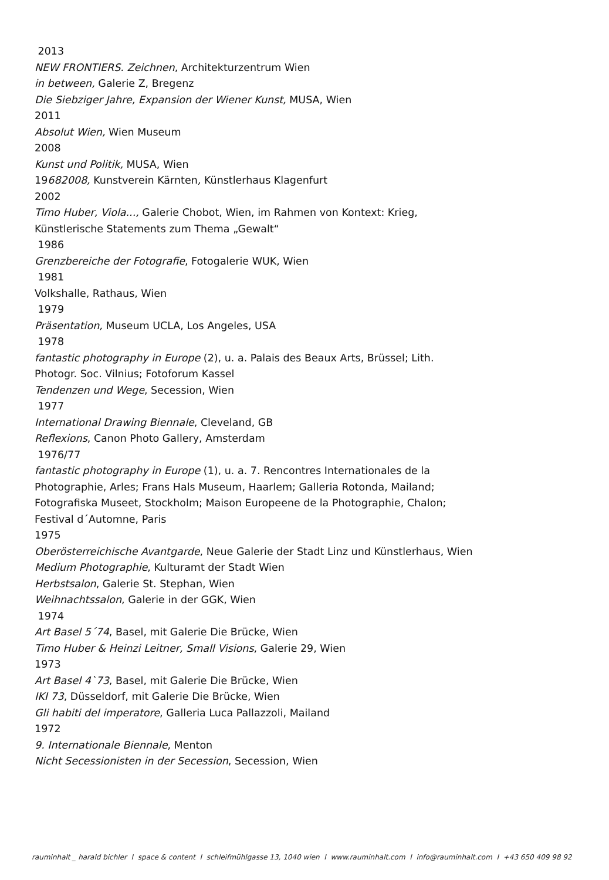2013
NEW FRONTIERS. Zeichnen, Architekturzentrum Wien
in between, Galerie Z, Bregenz
Die Siebziger Jahre, Expansion der Wiener Kunst, MUSA, Wien
2011
Absolut Wien, Wien Museum
2008
Kunst und Politik, MUSA, Wien
19682008, Kunstverein Kärnten, Künstlerhaus Klagenfurt
2002
Timo Huber, Viola..., Galerie Chobot, Wien, im Rahmen von Kontext: Krieg,
Künstlerische Statements zum Thema „Gewalt“
1986
Grenzbereiche der Fotografie, Fotogalerie WUK, Wien
1981
Volkshalle, Rathaus, Wien
1979
Präsentation, Museum UCLA, Los Angeles, USA
1978
fantastic photography in Europe (2), u. a. Palais des Beaux Arts, Brüssel; Lith.
Photogr. Soc. Vilnius; Fotoforum Kassel
Tendenzen und Wege, Secession, Wien
1977
International Drawing Biennale, Cleveland, GB
Reflexions, Canon Photo Gallery, Amsterdam
1976/77
fantastic photography in Europe (1), u. a. 7. Rencontres Internationales de la
Photographie, Arles; Frans Hals Museum, Haarlem; Galleria Rotonda, Mailand;
Fotografiska Museet, Stockholm; Maison Europeene de la Photographie, Chalon;
Festival d´Automne, Paris
1975
Oberösterreichische Avantgarde, Neue Galerie der Stadt Linz und Künstlerhaus, Wien
Medium Photographie, Kulturamt der Stadt Wien
Herbstsalon, Galerie St. Stephan, Wien
Weihnachtssalon, Galerie in der GGK, Wien
1974
Art Basel 5´74, Basel, mit Galerie Die Brücke, Wien
Timo Huber & Heinzi Leitner, Small Visions, Galerie 29, Wien
1973
Art Basel 4`73, Basel, mit Galerie Die Brücke, Wien
IKI 73, Düsseldorf, mit Galerie Die Brücke, Wien
Gli habiti del imperatore, Galleria Luca Pallazzoli, Mailand
1972
9. Internationale Biennale, Menton
Nicht Secessionisten in der Secession, Secession, Wien
rauminhalt _ harald bichler I space & content I schleifmühlgasse 13, 1040 wien I www.rauminhalt.com I info@rauminhalt.com I +43 650 409 98 92